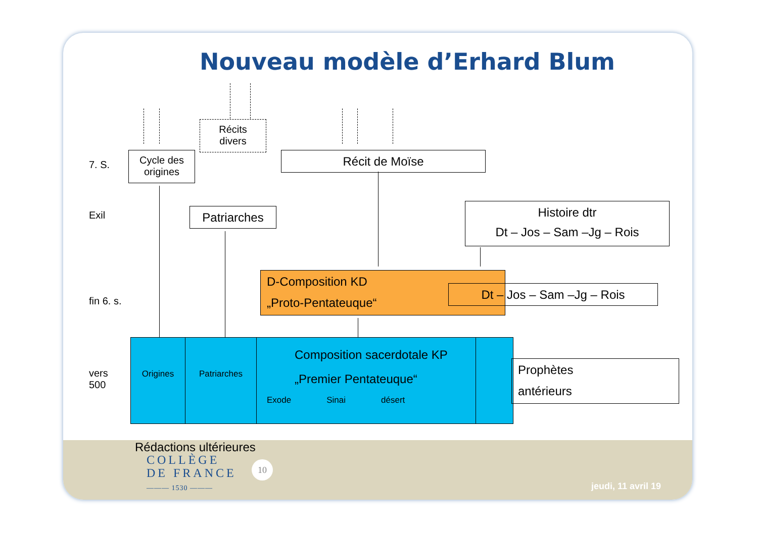Nouveau modèle d’Erhard Blum
7. S.
Exil
fin 6. s.
vers
500
Récits
divers
Cycle des
origines
Récit de Moïse
Patriarches
Histoire dtr
Dt – Jos – Sam –Jg – Rois
D-Composition KD
„Proto-Pentateuque“
Dt – Jos – Sam –Jg – Rois
Origines Patriarches
Composition sacerdotale KP
„Premier Pentateuque“
Exode Sinai désert
Prophètes
antérieurs
Rédactions ultérieures
COLLÈGE
DE FRANCE
——— 1530 ———
10
jeudi, 11 avril 19